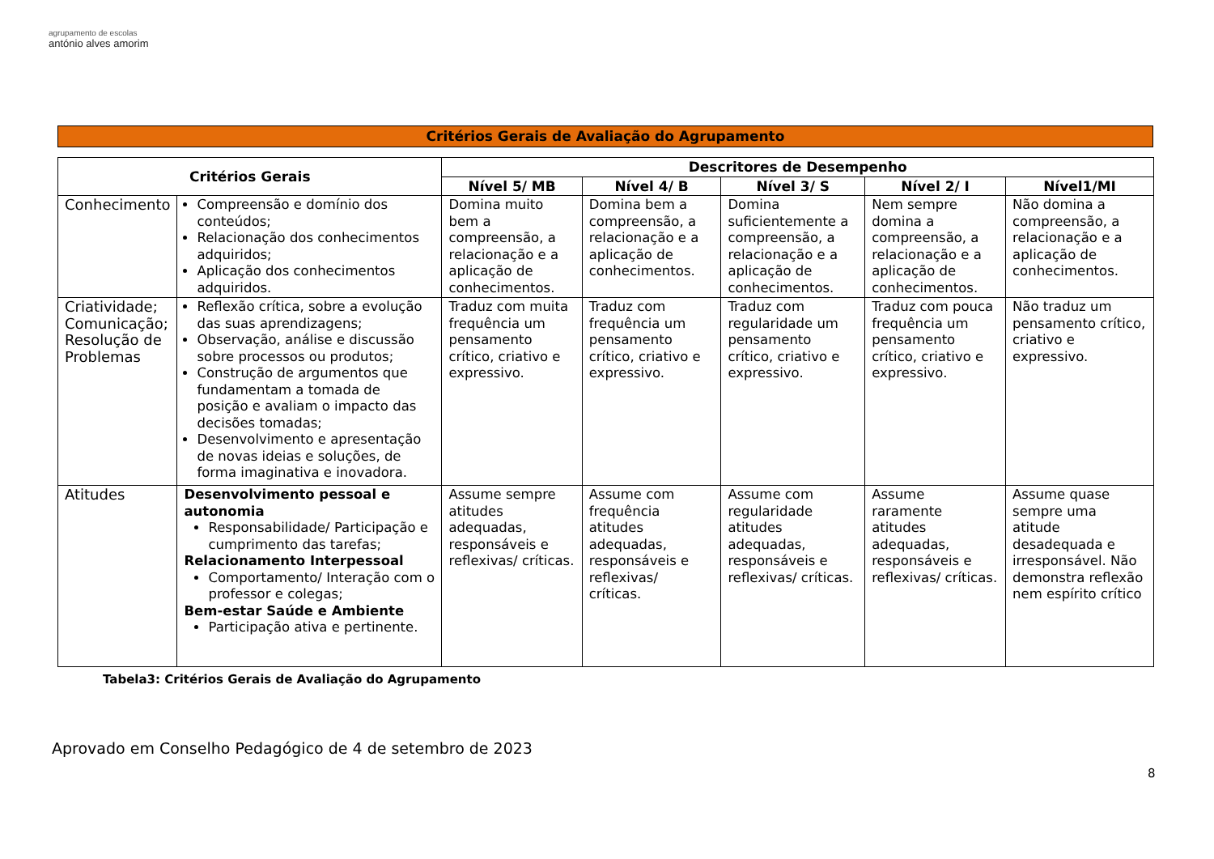agrupamento de escolas
antónio alves amorim
Critérios Gerais de Avaliação do Agrupamento
| Critérios Gerais | | Descritores de Desempenho | | | | |
| --- | --- | --- | --- | --- | --- | --- |
| | | Nível 5/ MB | Nível 4/ B | Nível 3/ S | Nível 2/ I | Nível1/MI |
| Conhecimento | Compreensão e domínio dos conteúdos; Relacionação dos conhecimentos adquiridos; Aplicação dos conhecimentos adquiridos. | Domina muito bem a compreensão, a relacionação e a aplicação de conhecimentos. | Domina bem a compreensão, a relacionação e a aplicação de conhecimentos. | Domina suficientemente a compreensão, a relacionação e a aplicação de conhecimentos. | Nem sempre domina a compreensão, a relacionação e a aplicação de conhecimentos. | Não domina a compreensão, a relacionação e a aplicação de conhecimentos. |
| Criatividade; Comunicação; Resolução de Problemas | Reflexão crítica, sobre a evolução das suas aprendizagens; Observação, análise e discussão sobre processos ou produtos; Construção de argumentos que fundamentam a tomada de posição e avaliam o impacto das decisões tomadas; Desenvolvimento e apresentação de novas ideias e soluções, de forma imaginativa e inovadora. | Traduz com muita frequência um pensamento crítico, criativo e expressivo. | Traduz com frequência um pensamento crítico, criativo e expressivo. | Traduz com regularidade um pensamento crítico, criativo e expressivo. | Traduz com pouca frequência um pensamento crítico, criativo e expressivo. | Não traduz um pensamento crítico, criativo e expressivo. |
| Atitudes | Desenvolvimento pessoal e autonomia Responsabilidade/ Participação e cumprimento das tarefas; Relacionamento Interpessoal Comportamento/ Interação com o professor e colegas; Bem-estar Saúde e Ambiente Participação ativa e pertinente. | Assume sempre atitudes adequadas, responsáveis e reflexivas/ críticas. | Assume com frequência atitudes adequadas, responsáveis e reflexivas/ críticas. | Assume com regularidade atitudes adequadas, responsáveis e reflexivas/ críticas. | Assume raramente atitudes adequadas, responsáveis e reflexivas/ críticas. | Assume quase sempre uma atitude desadequada e irresponsável. Não demonstra reflexão nem espírito crítico |
Tabela3: Critérios Gerais de Avaliação do Agrupamento
Aprovado em Conselho Pedagógico de 4 de setembro de 2023
8